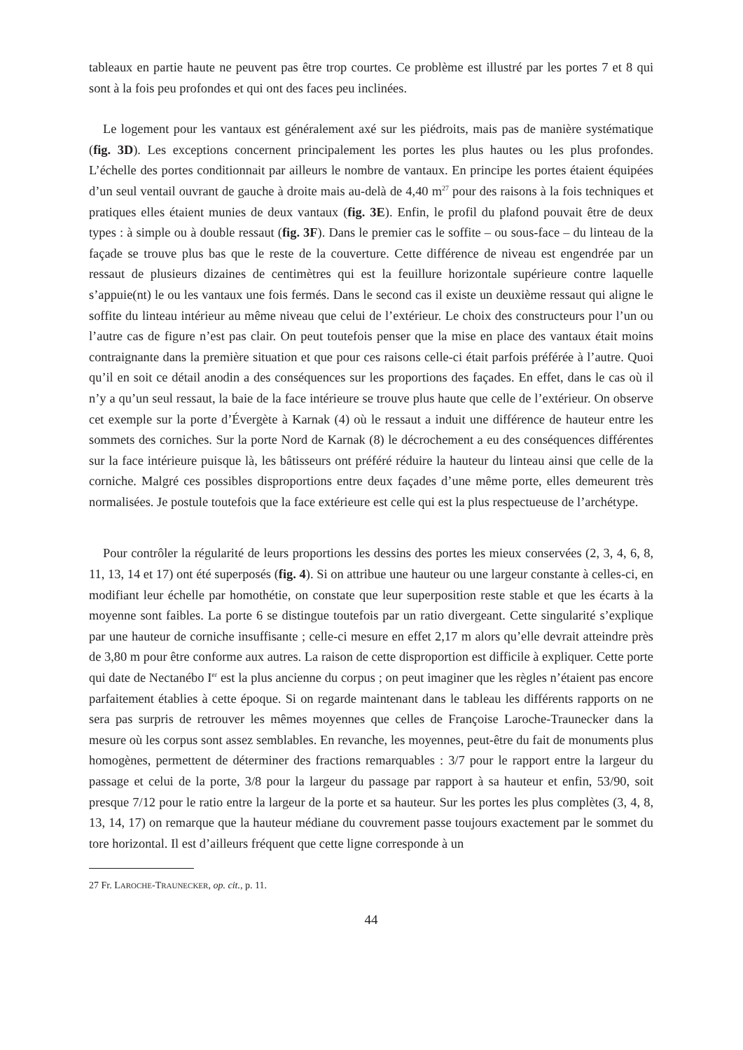tableaux en partie haute ne peuvent pas être trop courtes. Ce problème est illustré par les portes 7 et 8 qui sont à la fois peu profondes et qui ont des faces peu inclinées.
Le logement pour les vantaux est généralement axé sur les piédroits, mais pas de manière systématique (fig. 3D). Les exceptions concernent principalement les portes les plus hautes ou les plus profondes. L’échelle des portes conditionnait par ailleurs le nombre de vantaux. En principe les portes étaient équipées d’un seul ventail ouvrant de gauche à droite mais au-delà de 4,40 m<sup>27</sup> pour des raisons à la fois techniques et pratiques elles étaient munies de deux vantaux (fig. 3E). Enfin, le profil du plafond pouvait être de deux types : à simple ou à double ressaut (fig. 3F). Dans le premier cas le soffite – ou sous-face – du linteau de la façade se trouve plus bas que le reste de la couverture. Cette différence de niveau est engendrée par un ressaut de plusieurs dizaines de centimètres qui est la feuillure horizontale supérieure contre laquelle s’appuie(nt) le ou les vantaux une fois fermés. Dans le second cas il existe un deuxième ressaut qui aligne le soffite du linteau intérieur au même niveau que celui de l’extérieur. Le choix des constructeurs pour l’un ou l’autre cas de figure n’est pas clair. On peut toutefois penser que la mise en place des vantaux était moins contraignante dans la première situation et que pour ces raisons celle-ci était parfois préférée à l’autre. Quoi qu’il en soit ce détail anodin a des conséquences sur les proportions des façades. En effet, dans le cas où il n’y a qu’un seul ressaut, la baie de la face intérieure se trouve plus haute que celle de l’extérieur. On observe cet exemple sur la porte d’Évergète à Karnak (4) où le ressaut a induit une différence de hauteur entre les sommets des corniches. Sur la porte Nord de Karnak (8) le décrochement a eu des conséquences différentes sur la face intérieure puisque là, les bâtisseurs ont préféré réduire la hauteur du linteau ainsi que celle de la corniche. Malgré ces possibles disproportions entre deux façades d’une même porte, elles demeurent très normalisées. Je postule toutefois que la face extérieure est celle qui est la plus respectueuse de l’archétype.
Pour contrôler la régularité de leurs proportions les dessins des portes les mieux conservées (2, 3, 4, 6, 8, 11, 13, 14 et 17) ont été superposés (fig. 4). Si on attribue une hauteur ou une largeur constante à celles-ci, en modifiant leur échelle par homothétie, on constate que leur superposition reste stable et que les écarts à la moyenne sont faibles. La porte 6 se distingue toutefois par un ratio divergeant. Cette singularité s’explique par une hauteur de corniche insuffisante ; celle-ci mesure en effet 2,17 m alors qu’elle devrait atteindre près de 3,80 m pour être conforme aux autres. La raison de cette disproportion est difficile à expliquer. Cette porte qui date de Nectanébo I<sup>er</sup> est la plus ancienne du corpus ; on peut imaginer que les règles n’étaient pas encore parfaitement établies à cette époque. Si on regarde maintenant dans le tableau les différents rapports on ne sera pas surpris de retrouver les mêmes moyennes que celles de Françoise Laroche-Traunecker dans la mesure où les corpus sont assez semblables. En revanche, les moyennes, peut-être du fait de monuments plus homogènes, permettent de déterminer des fractions remarquables : 3/7 pour le rapport entre la largeur du passage et celui de la porte, 3/8 pour la largeur du passage par rapport à sa hauteur et enfin, 53/90, soit presque 7/12 pour le ratio entre la largeur de la porte et sa hauteur. Sur les portes les plus complètes (3, 4, 8, 13, 14, 17) on remarque que la hauteur médiane du couvrement passe toujours exactement par le sommet du tore horizontal. Il est d’ailleurs fréquent que cette ligne corresponde à un
27 Fr. LAROCHE-TRAUNECKER, op. cit., p. 11.
44